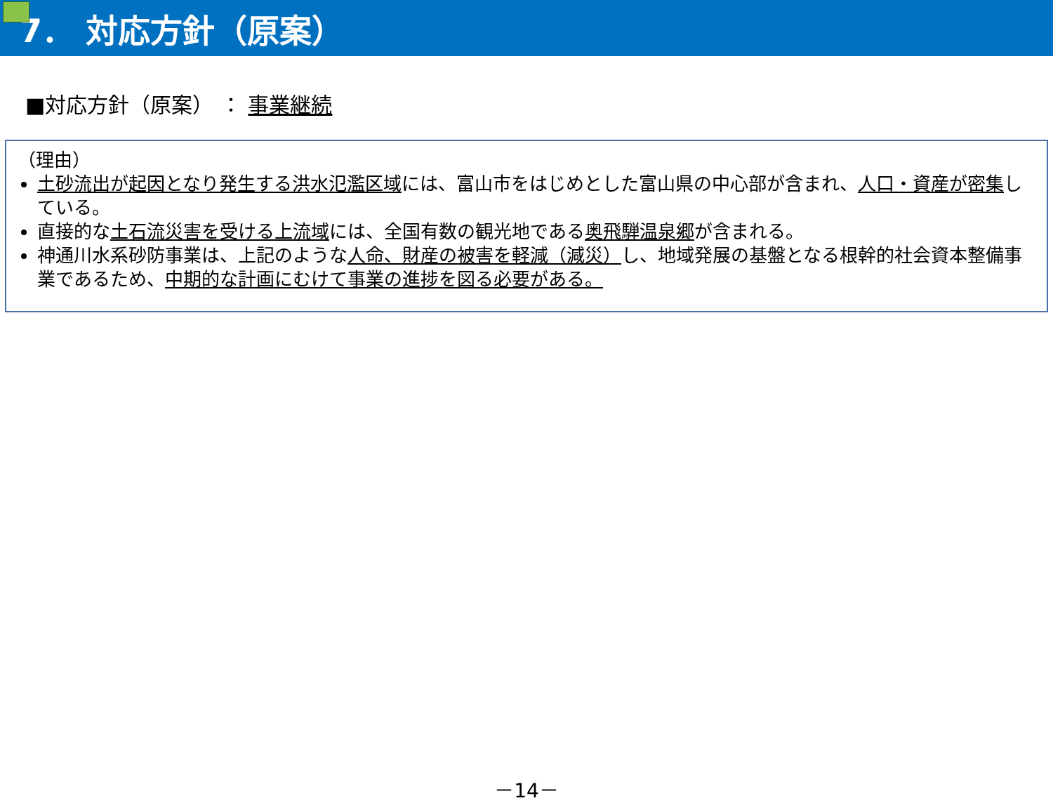7． 対応方針（原案）
■対応方針（原案） ： 事業継続
（理由）
土砂流出が起因となり発生する洪水氾濫区域には、富山市をはじめとした富山県の中心部が含まれ、人口・資産が密集している。
直接的な土石流災害を受ける上流域には、全国有数の観光地である奥飛騨温泉郷が含まれる。
神通川水系砂防事業は、上記のような人命、財産の被害を軽減（減災）し、地域発展の基盤となる根幹的社会資本整備事業であるため、中期的な計画にむけて事業の進捗を図る必要がある。
－14－